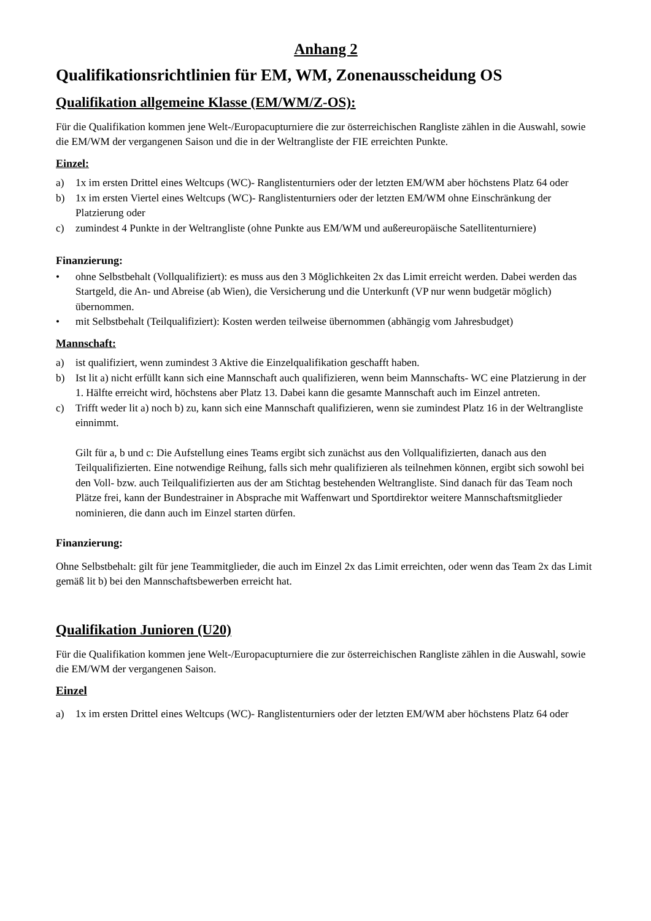Anhang 2
Qualifikationsrichtlinien für EM, WM, Zonenausscheidung OS
Qualifikation allgemeine Klasse (EM/WM/Z-OS):
Für die Qualifikation kommen jene Welt-/Europacupturniere die zur österreichischen Rangliste zählen in die Auswahl, sowie die EM/WM der vergangenen Saison und die in der Weltrangliste der FIE erreichten Punkte.
Einzel:
a) 1x im ersten Drittel eines Weltcups (WC)- Ranglistenturniers oder der letzten EM/WM aber höchstens Platz 64 oder
b) 1x im ersten Viertel eines Weltcups (WC)- Ranglistenturniers oder der letzten EM/WM ohne Einschränkung der Platzierung oder
c) zumindest 4 Punkte in der Weltrangliste (ohne Punkte aus EM/WM und außereuropäische Satellitenturniere)
Finanzierung:
• ohne Selbstbehalt (Vollqualifiziert): es muss aus den 3 Möglichkeiten 2x das Limit erreicht werden. Dabei werden das Startgeld, die An- und Abreise (ab Wien), die Versicherung und die Unterkunft (VP nur wenn budgetär möglich) übernommen.
• mit Selbstbehalt (Teilqualifiziert): Kosten werden teilweise übernommen (abhängig vom Jahresbudget)
Mannschaft:
a) ist qualifiziert, wenn zumindest 3 Aktive die Einzelqualifikation geschafft haben.
b) Ist lit a) nicht erfüllt kann sich eine Mannschaft auch qualifizieren, wenn beim Mannschafts- WC eine Platzierung in der 1. Hälfte erreicht wird, höchstens aber Platz 13. Dabei kann die gesamte Mannschaft auch im Einzel antreten.
c) Trifft weder lit a) noch b) zu, kann sich eine Mannschaft qualifizieren, wenn sie zumindest Platz 16 in der Weltrangliste einnimmt.
Gilt für a, b und c: Die Aufstellung eines Teams ergibt sich zunächst aus den Vollqualifizierten, danach aus den Teilqualifizierten. Eine notwendige Reihung, falls sich mehr qualifizieren als teilnehmen können, ergibt sich sowohl bei den Voll- bzw. auch Teilqualifizierten aus der am Stichtag bestehenden Weltrangliste. Sind danach für das Team noch Plätze frei, kann der Bundestrainer in Absprache mit Waffenwart und Sportdirektor weitere Mannschaftsmitglieder nominieren, die dann auch im Einzel starten dürfen.
Finanzierung:
Ohne Selbstbehalt: gilt für jene Teammitglieder, die auch im Einzel 2x das Limit erreichten, oder wenn das Team 2x das Limit gemäß lit b) bei den Mannschaftsbewerben erreicht hat.
Qualifikation Junioren (U20)
Für die Qualifikation kommen jene Welt-/Europacupturniere die zur österreichischen Rangliste zählen in die Auswahl, sowie die EM/WM der vergangenen Saison.
Einzel
a) 1x im ersten Drittel eines Weltcups (WC)- Ranglistenturniers oder der letzten EM/WM aber höchstens Platz 64 oder